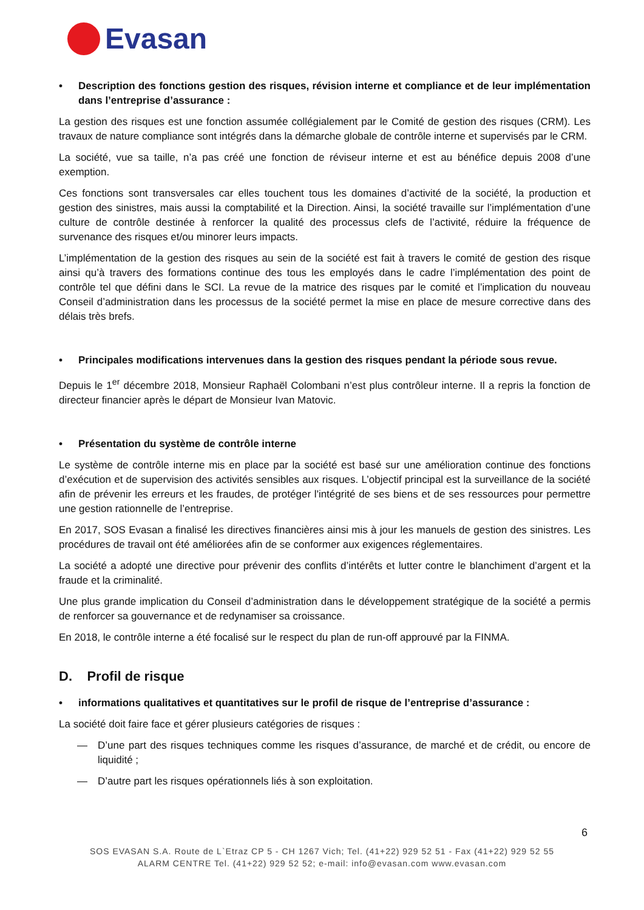Evasan
• Description des fonctions gestion des risques, révision interne et compliance et de leur implémentation dans l’entreprise d’assurance :
La gestion des risques est une fonction assumée collégialement par le Comité de gestion des risques (CRM). Les travaux de nature compliance sont intégrés dans la démarche globale de contrôle interne et supervisés par le CRM.
La société, vue sa taille, n’a pas créé une fonction de réviseur interne et est au bénéfice depuis 2008 d’une exemption.
Ces fonctions sont transversales car elles touchent tous les domaines d’activité de la société, la production et gestion des sinistres, mais aussi la comptabilité et la Direction. Ainsi, la société travaille sur l’implémentation d’une culture de contrôle destinée à renforcer la qualité des processus clefs de l’activité, réduire la fréquence de survenance des risques et/ou minorer leurs impacts.
L’implémentation de la gestion des risques au sein de la société est fait à travers le comité de gestion des risque ainsi qu’à travers des formations continue des tous les employés dans le cadre l’implémentation des point de contrôle tel que défini dans le SCI. La revue de la matrice des risques par le comité et l’implication du nouveau Conseil d’administration dans les processus de la société permet la mise en place de mesure corrective dans des délais très brefs.
• Principales modifications intervenues dans la gestion des risques pendant la période sous revue.
Depuis le 1<sup>er</sup> décembre 2018, Monsieur Raphaël Colombani n’est plus contrôleur interne. Il a repris la fonction de directeur financier après le départ de Monsieur Ivan Matovic.
• Présentation du système de contrôle interne
Le système de contrôle interne mis en place par la société est basé sur une amélioration continue des fonctions d’exécution et de supervision des activités sensibles aux risques. L’objectif principal est la surveillance de la société afin de prévenir les erreurs et les fraudes, de protéger l'intégrité de ses biens et de ses ressources pour permettre une gestion rationnelle de l’entreprise.
En 2017, SOS Evasan a finalisé les directives financières ainsi mis à jour les manuels de gestion des sinistres. Les procédures de travail ont été améliorées afin de se conformer aux exigences réglementaires.
La société a adopté une directive pour prévenir des conflits d’intérêts et lutter contre le blanchiment d’argent et la fraude et la criminalité.
Une plus grande implication du Conseil d’administration dans le développement stratégique de la société a permis de renforcer sa gouvernance et de redynamiser sa croissance.
En 2018, le contrôle interne a été focalisé sur le respect du plan de run-off approuvé par la FINMA.
D. Profil de risque
• informations qualitatives et quantitatives sur le profil de risque de l’entreprise d’assurance :
La société doit faire face et gérer plusieurs catégories de risques :
— D’une part des risques techniques comme les risques d’assurance, de marché et de crédit, ou encore de liquidité ;
— D’autre part les risques opérationnels liés à son exploitation.
6
SOS EVASAN S.A. Route de L`Etraz CP 5 - CH 1267 Vich; Tel. (41+22) 929 52 51 - Fax (41+22) 929 52 55
ALARM CENTRE Tel. (41+22) 929 52 52; e-mail: info@evasan.com www.evasan.com